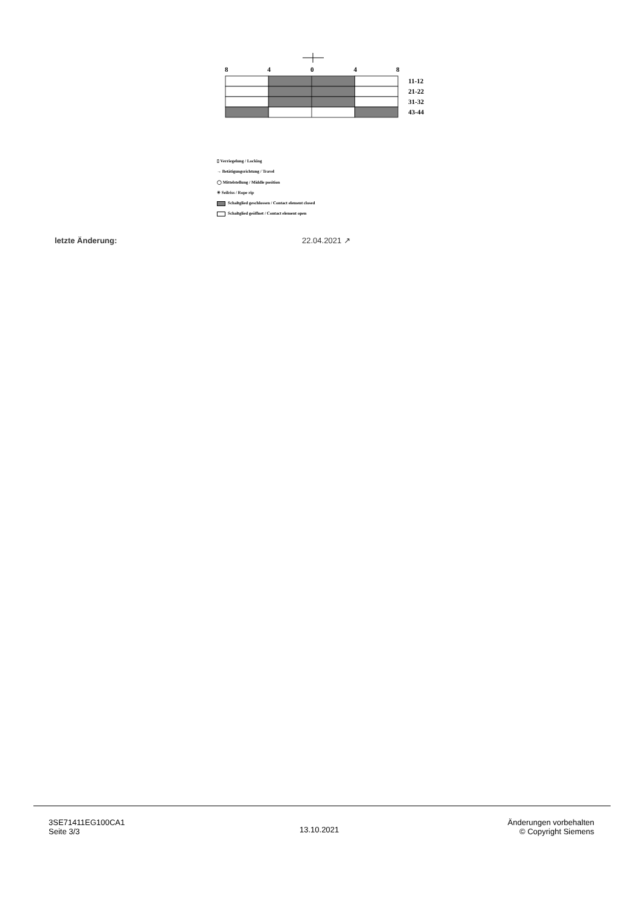8
4
0
4
8
11-12
21-22
31-32
43-44
▯ Verriegelung / Locking
→ Betätigungsrichtung / Travel
◯ Mittelstellung / Middle position
✳ Seilriss / Rope rip
Schaltglied geschlossen / Contact element closed
Schaltglied geöffnet / Contact element open
letzte Änderung: 22.04.2021 ↗
3SE71411EG100CA1
Seite 3/3
13.10.2021
Änderungen vorbehalten
© Copyright Siemens